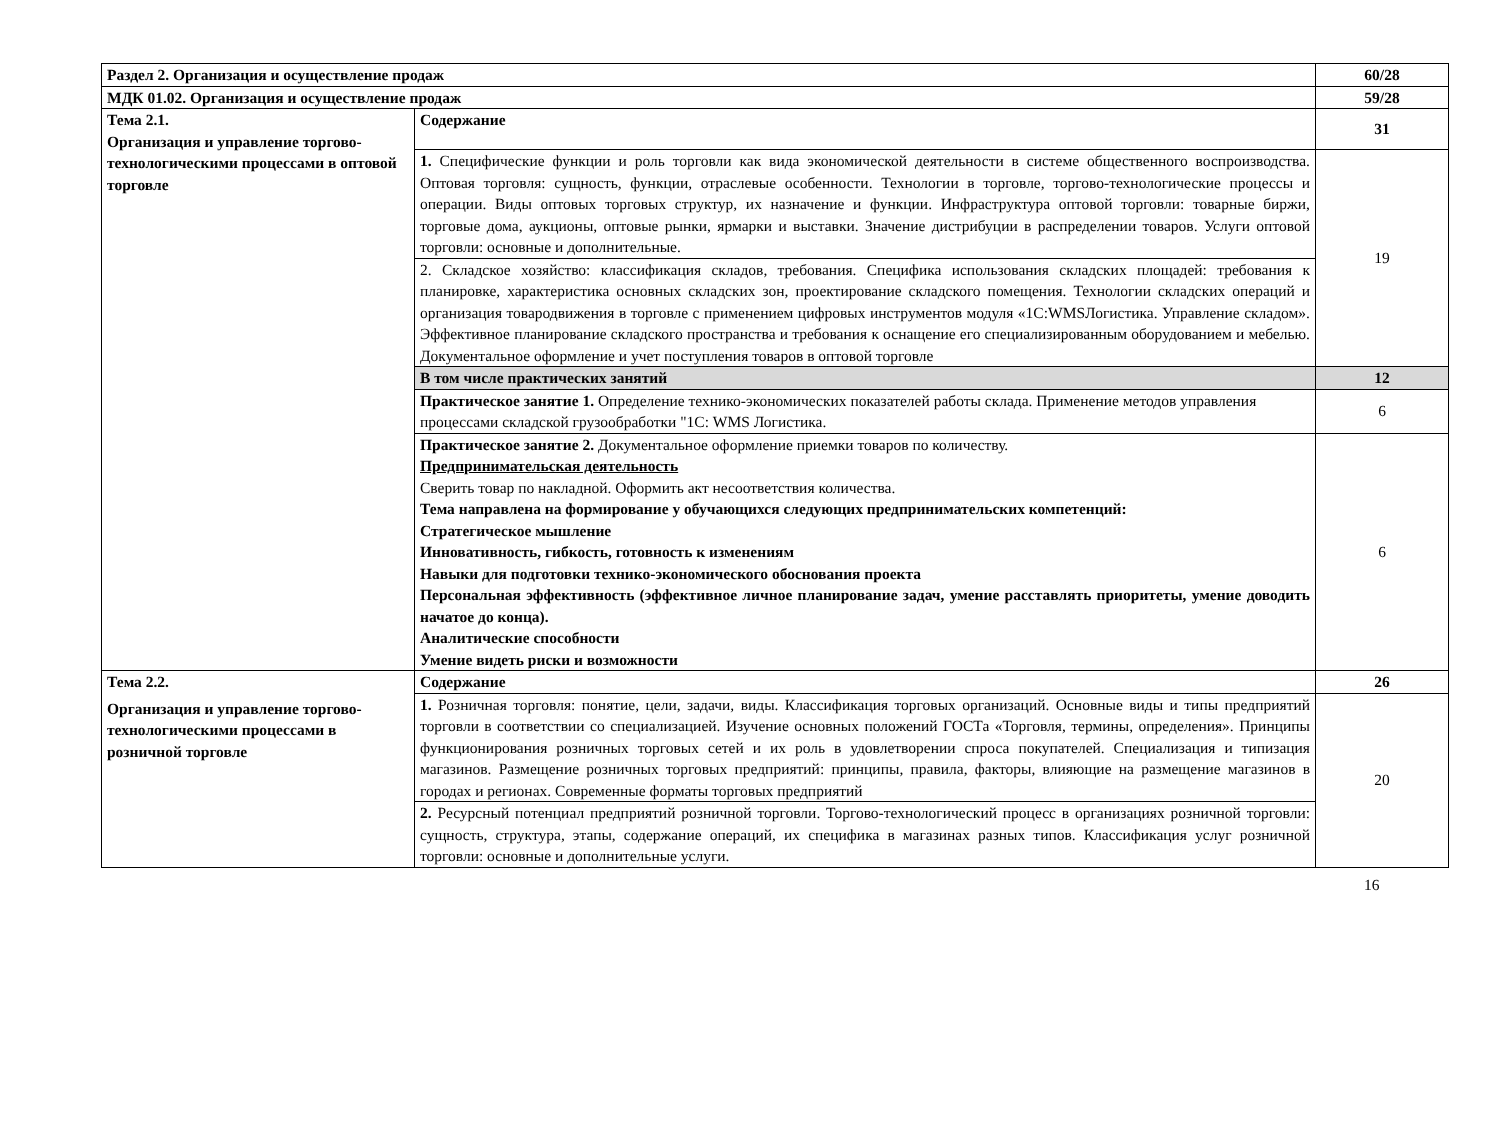| Раздел 2. Организация и осуществление продаж | | 60/28 |
| МДК 01.02. Организация и осуществление продаж | | 59/28 |
| Тема 2.1. Организация и управление торгово-технологическими процессами в оптовой торговле | Содержание | 31 |
| | 1. Специфические функции и роль торговли как вида экономической деятельности в системе общественного воспроизводства. Оптовая торговля: сущность, функции, отраслевые особенности. Технологии в торговле, торгово-технологические процессы и операции. Виды оптовых торговых структур, их назначение и функции. Инфраструктура оптовой торговли: товарные биржи, торговые дома, аукционы, оптовые рынки, ярмарки и выставки. Значение дистрибуции в распределении товаров. Услуги оптовой торговли: основные и дополнительные. | 19 |
| | 2. Складское хозяйство: классификация складов, требования. Специфика использования складских площадей: требования к планировке, характеристика основных складских зон, проектирование складского помещения. Технологии складских операций и организация товародвижения в торговле с применением цифровых инструментов модуля «1С:WMSЛогистика. Управление складом». Эффективное планирование складского пространства и требования к оснащение его специализированным оборудованием и мебелью. Документальное оформление и учет поступления товаров в оптовой торговле | |
| | В том числе практических занятий | 12 |
| | Практическое занятие 1. Определение технико-экономических показателей работы склада. Применение методов управления процессами складской грузообработки "1С: WMS Логистика. | 6 |
| | Практическое занятие 2. Документальное оформление приемки товаров по количеству. Предпринимательская деятельность Сверить товар по накладной. Оформить акт несоответствия количества. Тема направлена на формирование у обучающихся следующих предпринимательских компетенций: Стратегическое мышление Инновативность, гибкость, готовность к изменениям Навыки для подготовки технико-экономического обоснования проекта Персональная эффективность (эффективное личное планирование задач, умение расставлять приоритеты, умение доводить начатое до конца). Аналитические способности Умение видеть риски и возможности | 6 |
| Тема 2.2. Организация и управление торгово-технологическими процессами в розничной торговле | Содержание | 26 |
| | 1. Розничная торговля: понятие, цели, задачи, виды. Классификация торговых организаций. Основные виды и типы предприятий торговли в соответствии со специализацией. Изучение основных положений ГОСТа «Торговля, термины, определения». Принципы функционирования розничных торговых сетей и их роль в удовлетворении спроса покупателей. Специализация и типизация магазинов. Размещение розничных торговых предприятий: принципы, правила, факторы, влияющие на размещение магазинов в городах и регионах. Современные форматы торговых предприятий | 20 |
| | 2. Ресурсный потенциал предприятий розничной торговли. Торгово-технологический процесс в организациях розничной торговли: сущность, структура, этапы, содержание операций, их специфика в магазинах разных типов. Классификация услуг розничной торговли: основные и дополнительные услуги. | |
16